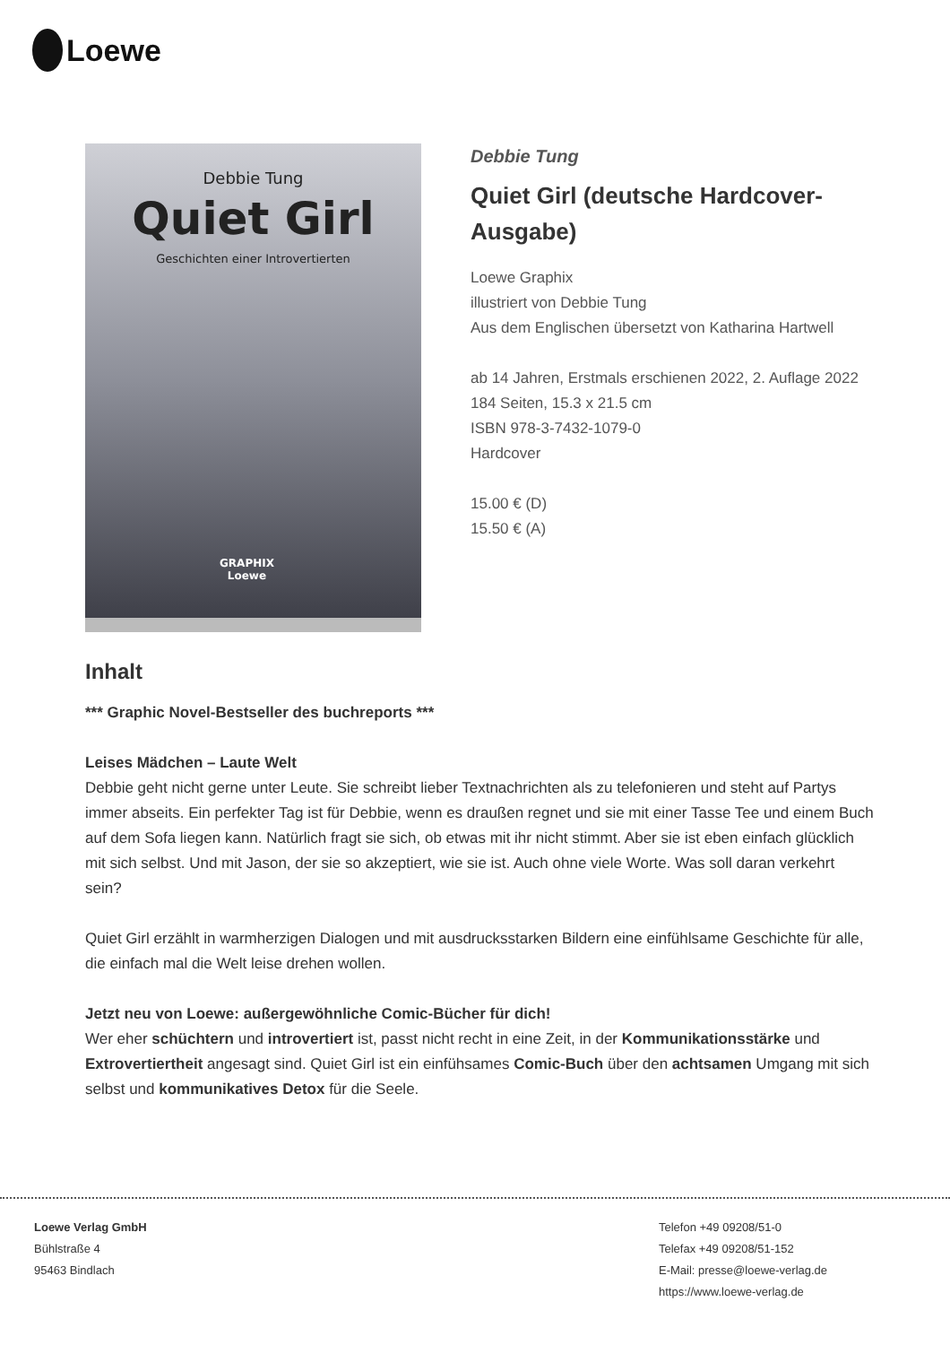Loewe
Debbie Tung
Quiet Girl
Geschichten einer Introvertierten
GRAPHIX
Loewe
Debbie Tung
Quiet Girl (deutsche Hardcover-Ausgabe)
Loewe Graphix
illustriert von Debbie Tung
Aus dem Englischen übersetzt von Katharina Hartwell
ab 14 Jahren, Erstmals erschienen 2022, 2. Auflage 2022
184 Seiten, 15.3 x 21.5 cm
ISBN 978-3-7432-1079-0
Hardcover
15.00 € (D)
15.50 € (A)
Inhalt
*** Graphic Novel-Bestseller des buchreports ***
Leises Mädchen – Laute Welt
Debbie geht nicht gerne unter Leute. Sie schreibt lieber Textnachrichten als zu telefonieren und steht auf Partys immer abseits. Ein perfekter Tag ist für Debbie, wenn es draußen regnet und sie mit einer Tasse Tee und einem Buch auf dem Sofa liegen kann. Natürlich fragt sie sich, ob etwas mit ihr nicht stimmt. Aber sie ist eben einfach glücklich mit sich selbst. Und mit Jason, der sie so akzeptiert, wie sie ist. Auch ohne viele Worte. Was soll daran verkehrt sein?
Quiet Girl erzählt in warmherzigen Dialogen und mit ausdrucksstarken Bildern eine einfühlsame Geschichte für alle, die einfach mal die Welt leise drehen wollen.
Jetzt neu von Loewe: außergewöhnliche Comic-Bücher für dich!
Wer eher schüchtern und introvertiert ist, passt nicht recht in eine Zeit, in der Kommunikationsstärke und Extrovertiertheit angesagt sind. Quiet Girl ist ein einfühsames Comic-Buch über den achtsamen Umgang mit sich selbst und kommunikatives Detox für die Seele.
Loewe Verlag GmbH
Bühlstraße 4
95463 Bindlach
Telefon +49 09208/51-0
Telefax +49 09208/51-152
E-Mail: presse@loewe-verlag.de
https://www.loewe-verlag.de